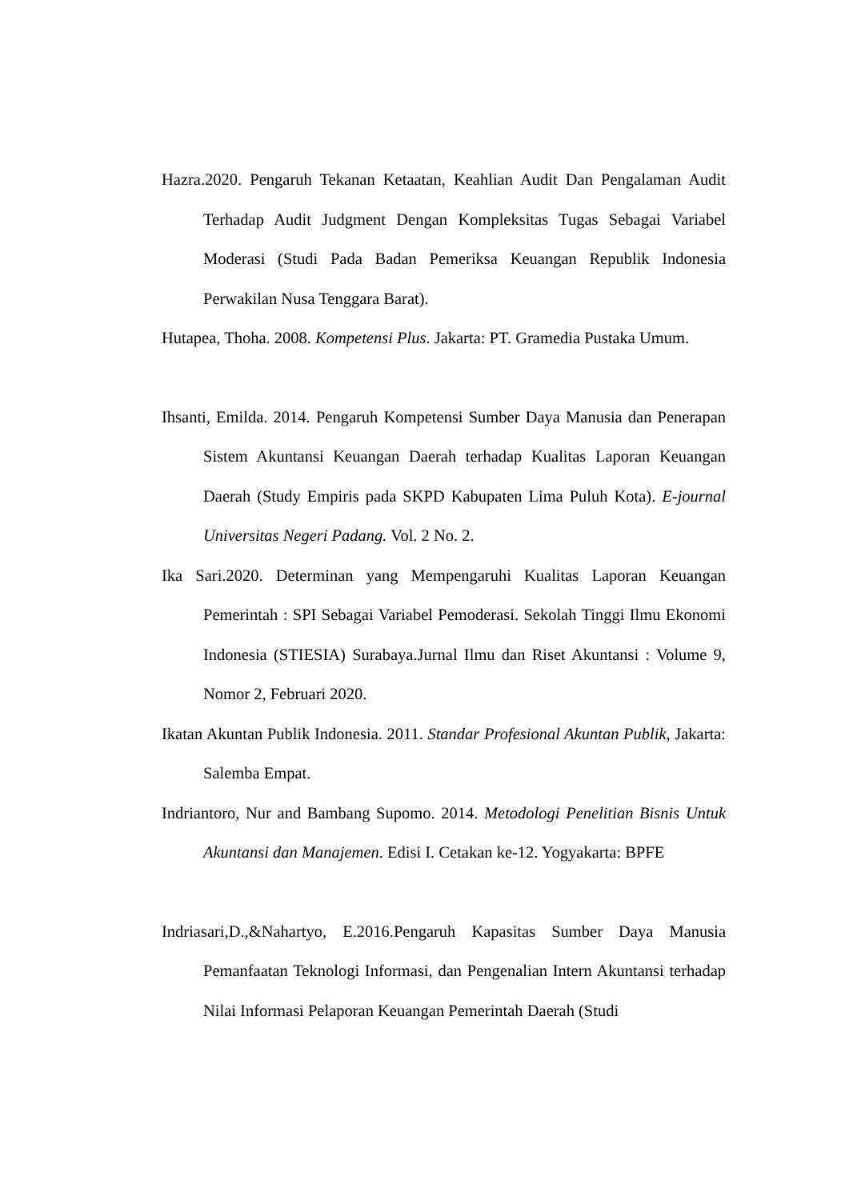Hazra.2020. Pengaruh Tekanan Ketaatan, Keahlian Audit Dan Pengalaman Audit Terhadap Audit Judgment Dengan Kompleksitas Tugas Sebagai Variabel Moderasi (Studi Pada Badan Pemeriksa Keuangan Republik Indonesia Perwakilan Nusa Tenggara Barat).
Hutapea, Thoha. 2008. Kompetensi Plus. Jakarta: PT. Gramedia Pustaka Umum.
Ihsanti, Emilda. 2014. Pengaruh Kompetensi Sumber Daya Manusia dan Penerapan Sistem Akuntansi Keuangan Daerah terhadap Kualitas Laporan Keuangan Daerah (Study Empiris pada SKPD Kabupaten Lima Puluh Kota). E-journal Universitas Negeri Padang. Vol. 2 No. 2.
Ika Sari.2020. Determinan yang Mempengaruhi Kualitas Laporan Keuangan Pemerintah : SPI Sebagai Variabel Pemoderasi. Sekolah Tinggi Ilmu Ekonomi Indonesia (STIESIA) Surabaya.Jurnal Ilmu dan Riset Akuntansi : Volume 9, Nomor 2, Februari 2020.
Ikatan Akuntan Publik Indonesia. 2011. Standar Profesional Akuntan Publik, Jakarta: Salemba Empat.
Indriantoro, Nur and Bambang Supomo. 2014. Metodologi Penelitian Bisnis Untuk Akuntansi dan Manajemen. Edisi I. Cetakan ke-12. Yogyakarta: BPFE
Indriasari,D.,&Nahartyo, E.2016.Pengaruh Kapasitas Sumber Daya Manusia Pemanfaatan Teknologi Informasi, dan Pengenalian Intern Akuntansi terhadap Nilai Informasi Pelaporan Keuangan Pemerintah Daerah (Studi